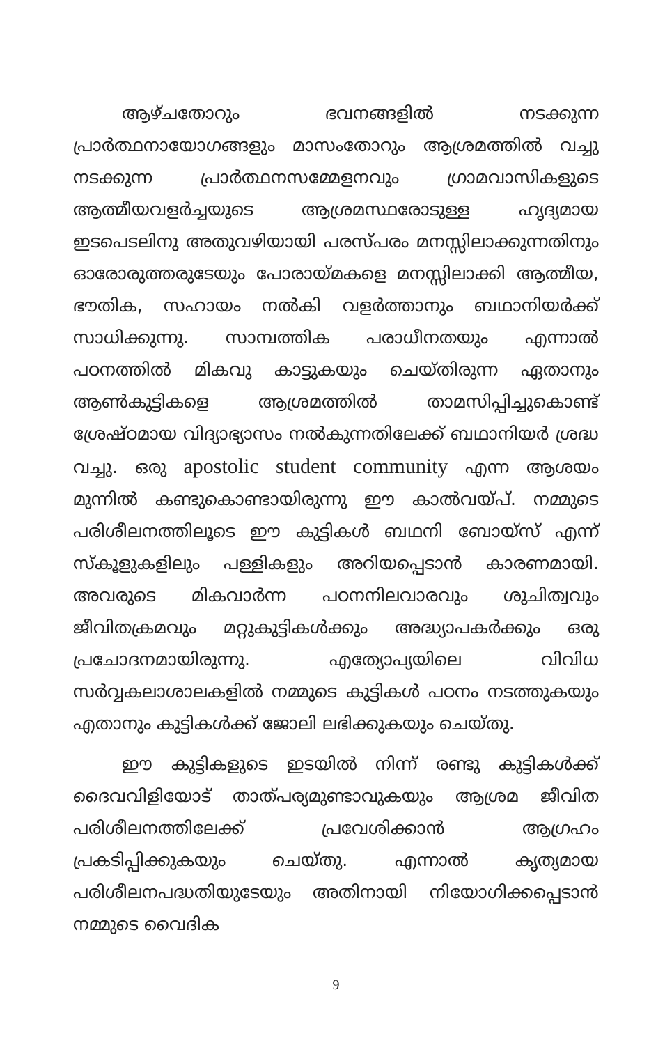ആഴ്ചതോറും ഭവനങ്ങളിൽ നടക്കുന്ന പ്രാർത്ഥനായോഗങ്ങളും മാസംതോറും ആശ്രമത്തിൽ വച്ചു നടക്കുന്ന പ്രാർത്ഥനസമ്മേളനവും ഗ്രാമവാസികളുടെ ആത്മീയവളർച്ചയുടെ ആശ്രമസ്ഥരോടുള്ള ഹൃദ്യമായ ഇടപെടലിനു അതുവഴിയായി പരസ്പരം മനസ്സിലാക്കുന്നതിനും ഓരോരുത്തരുടേയും പോരായ്മകളെ മനസ്സിലാക്കി ആത്മീയ, ഭൗതിക, സഹായം നൽകി വളർത്താനും ബഥാനിയർക്ക് സാധിക്കുന്നു. സാമ്പത്തിക പരാധീനതയും എന്നാൽ പഠനത്തിൽ മികവു കാട്ടുകയും ചെയ്തിരുന്ന ഏതാനും ആൺകുട്ടികളെ ആശ്രമത്തിൽ താമസിപ്പിച്ചുകൊണ്ട് ശ്രേഷ്ഠമായ വിദ്യാഭ്യാസം നൽകുന്നതിലേക്ക് ബഥാനിയർ ശ്രദ്ധ വച്ചു. ഒരു apostolic student community എന്ന ആശയം മുന്നിൽ കണ്ടുകൊണ്ടായിരുന്നു ഈ കാൽവയ്പ്. നമ്മുടെ പരിശീലനത്തിലൂടെ ഈ കുട്ടികൾ ബഥനി ബോയ്സ് എന്ന് സ്കൂളുകളിലും പള്ളികളും അറിയപ്പെടാൻ കാരണമായി. അവരുടെ മികവാർന്ന പഠനനിലവാരവും ശുചിത്വവും ജീവിതക്രമവും മറ്റുകുട്ടികൾക്കും അദ്ധ്യാപകർക്കും ഒരു പ്രചോദനമായിരുന്നു. എത്യോപ്യയിലെ വിവിധ സർവ്വകലാശാലകളിൽ നമ്മുടെ കുട്ടികൾ പഠനം നടത്തുകയും എതാനും കുട്ടികൾക്ക് ജോലി ലഭിക്കുകയും ചെയ്തു.
ഈ കുട്ടികളുടെ ഇടയിൽ നിന്ന് രണ്ടു കുട്ടികൾക്ക് ദൈവവിളിയോട് താത്പര്യമുണ്ടാവുകയും ആശ്രമ ജീവിത പരിശീലനത്തിലേക്ക് പ്രവേശിക്കാൻ ആഗ്രഹം പ്രകടിപ്പിക്കുകയും ചെയ്തു. എന്നാൽ കൃത്യമായ പരിശീലനപദ്ധതിയുടേയും അതിനായി നിയോഗിക്കപ്പെടാൻ നമ്മുടെ വൈദിക
9